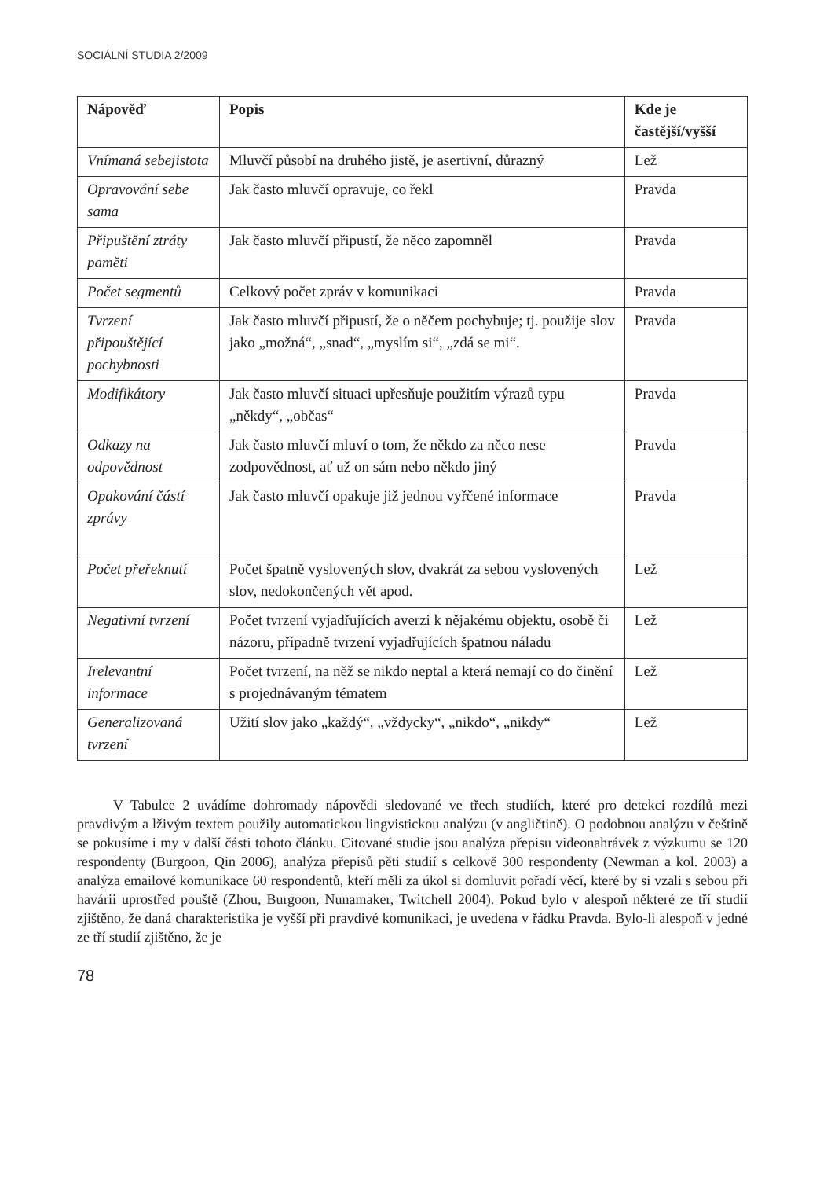SOCIÁLNÍ STUDIA 2/2009
| Nápověď | Popis | Kde je častější/vyšší |
| --- | --- | --- |
| Vnímaná sebejistota | Mluvčí působí na druhého jistě, je asertivní, důrazný | Lež |
| Opravování sebe sama | Jak často mluvčí opravuje, co řekl | Pravda |
| Připuštění ztráty paměti | Jak často mluvčí připustí, že něco zapomněl | Pravda |
| Počet segmentů | Celkový počet zpráv v komunikaci | Pravda |
| Tvrzení připouštějící pochybnosti | Jak často mluvčí připustí, že o něčem pochybuje; tj. použije slov jako „možná“, „snad“, „myslím si“, „zdá se mi“. | Pravda |
| Modifikátory | Jak často mluvčí situaci upřesňuje použitím výrazů typu „někdy“, „občas“ | Pravda |
| Odkazy na odpovědnost | Jak často mluvčí mluví o tom, že někdo za něco nese zodpovědnost, ať už on sám nebo někdo jiný | Pravda |
| Opakování částí zprávy | Jak často mluvčí opakuje již jednou vyřčené informace | Pravda |
| Počet přeřeknutí | Počet špatně vyslovených slov, dvakrát za sebou vyslovených slov, nedokončených vět apod. | Lež |
| Negativní tvrzení | Počet tvrzení vyjadřujících averzi k nějakému objektu, osobě či názoru, případně tvrzení vyjadřujících špatnou náladu | Lež |
| Irelevantní informace | Počet tvrzení, na něž se nikdo neptal a která nemají co do činění s projednávaným tématem | Lež |
| Generalizovaná tvrzení | Užití slov jako „každý“, „vždycky“, „nikdo“, „nikdy“ | Lež |
V Tabulce 2 uvádíme dohromady nápovědi sledované ve třech studiích, které pro detekci rozdílů mezi pravdivým a lživým textem použily automatickou lingvistickou analýzu (v angličtině). O podobnou analýzu v češtině se pokusíme i my v další části tohoto článku. Citované studie jsou analýza přepisu videonahrávek z výzkumu se 120 respondenty (Burgoon, Qin 2006), analýza přepisů pěti studií s celkově 300 respondenty (Newman a kol. 2003) a analýza emailové komunikace 60 respondentů, kteří měli za úkol si domluvit pořadí věcí, které by si vzali s sebou při havárii uprostřed pouště (Zhou, Burgoon, Nunamaker, Twitchell 2004). Pokud bylo v alespoň některé ze tří studií zjištěno, že daná charakteristika je vyšší při pravdivé komunikaci, je uvedena v řádku Pravda. Bylo-li alespoň v jedné ze tří studií zjištěno, že je
78